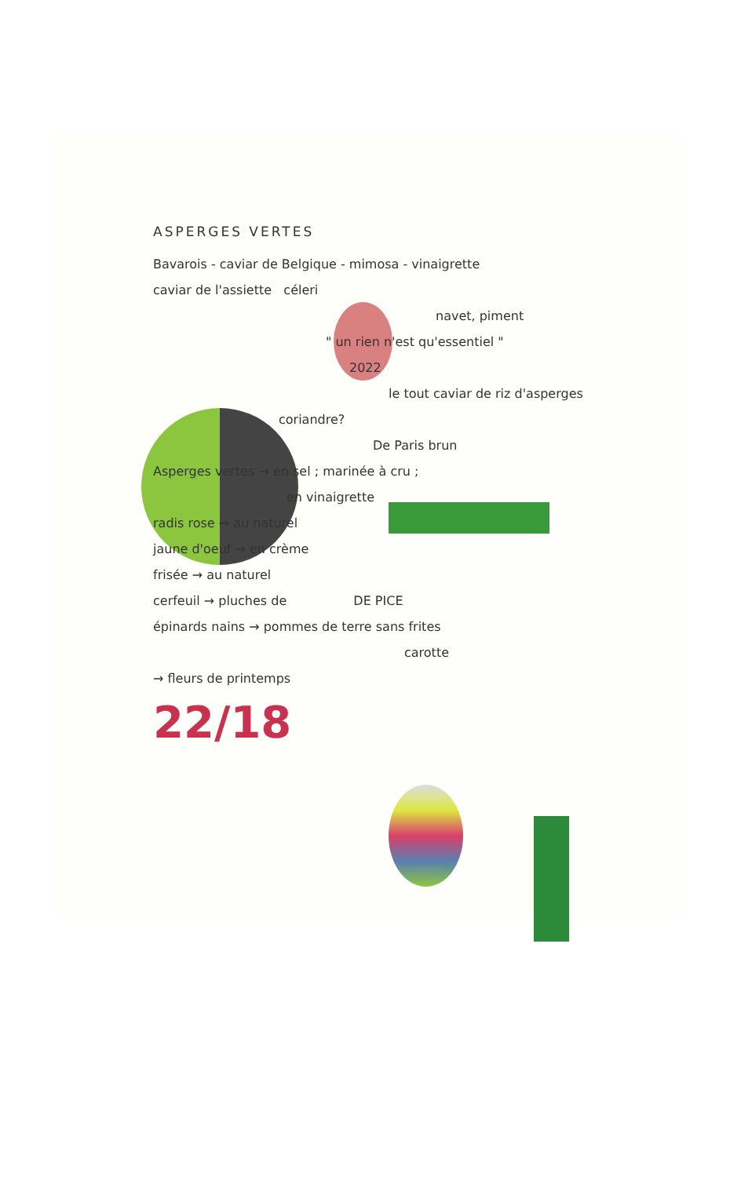ASPERGES VERTES
Bavarois - caviar de Belgique - mimosa - vinaigrette
caviar de l'assiette céleri
navet, piment
" un rien n'est qu'essentiel "
2022
le tout caviar de riz d'asperges
coriandre?
De Paris brun
Asperges vertes → en sel ; marinée à cru ;
en vinaigrette
radis rose → au naturel
jaune d'oeuf → en crème
frisée → au naturel
cerfeuil → pluches de DE PICE
épinards nains → pommes de terre sans frites
carotte
→ fleurs de printemps
22/18